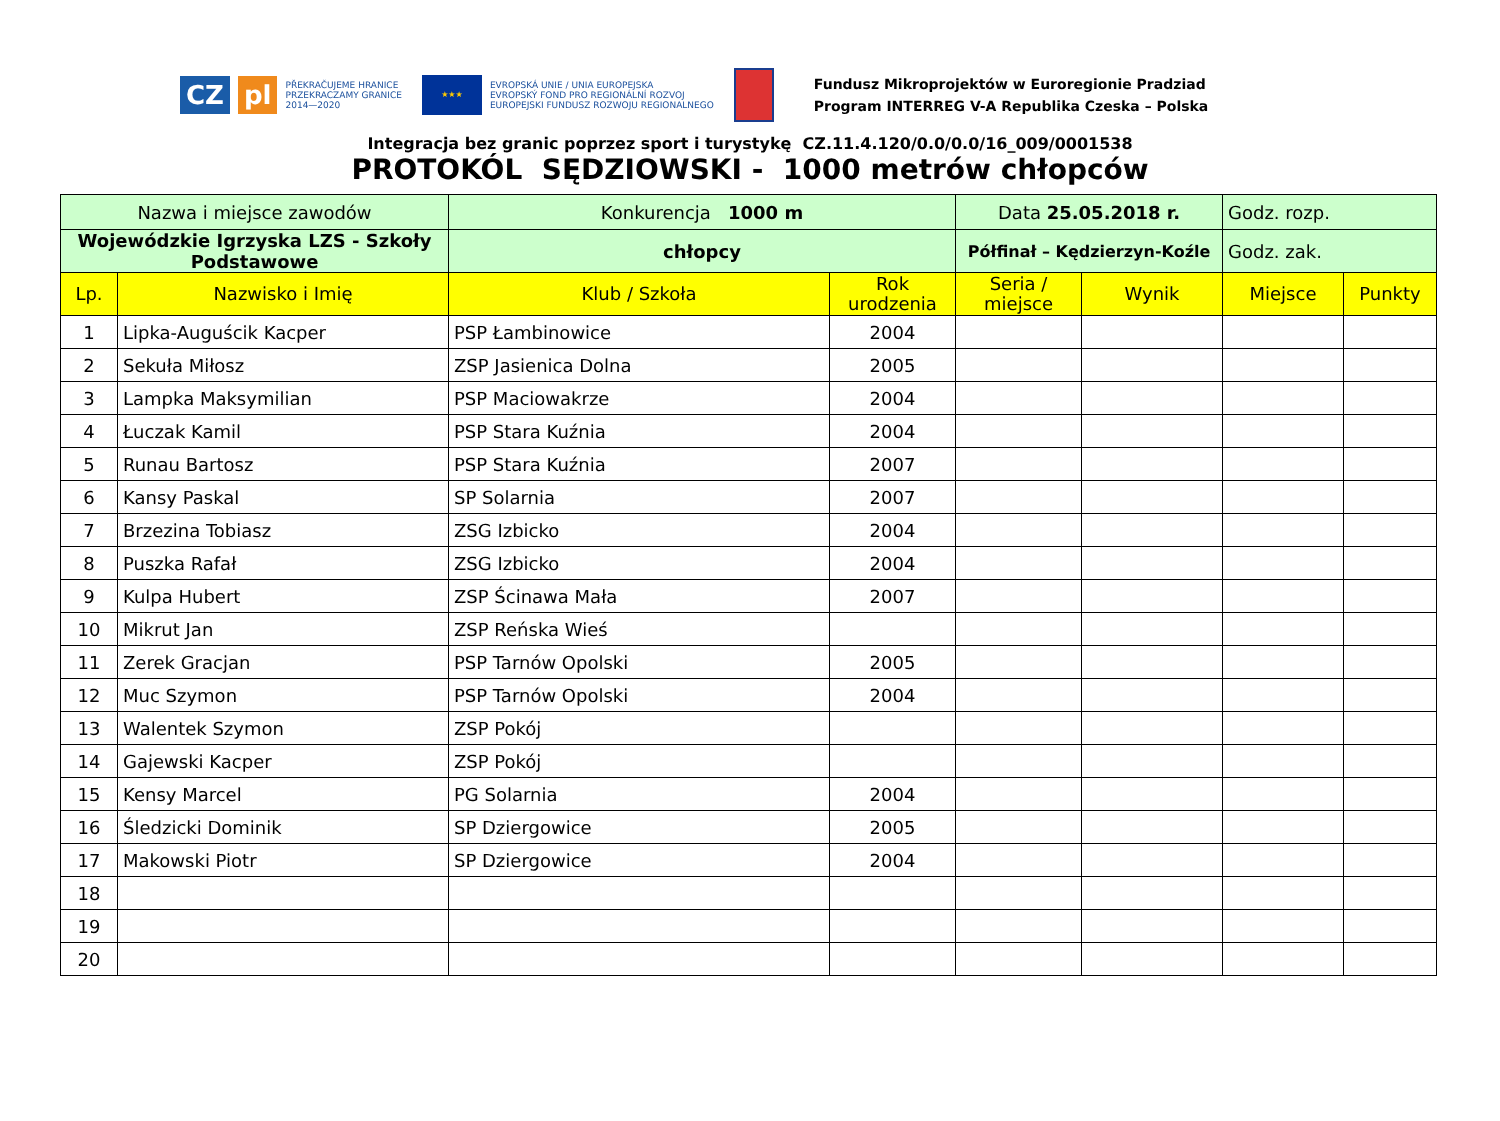CZ pl
PŘEKRAČUJEME HRANICE
PRZEKRACZAMY GRANICE
2014—2020
★★★
EVROPSKÁ UNIE / UNIA EUROPEJSKA
EVROPSKÝ FOND PRO REGIONÁLNÍ ROZVOJ
EUROPEJSKI FUNDUSZ ROZWOJU REGIONALNEGO
Fundusz Mikroprojektów w Euroregionie Pradziad
Program INTERREG V-A Republika Czeska – Polska
Integracja bez granic poprzez sport i turystykę CZ.11.4.120/0.0/0.0/16_009/0001538
PROTOKÓL SĘDZIOWSKI - 1000 metrów chłopców
| Nazwa i miejsce zawodów | | Konkurencja 1000 m | | Data 25.05.2018 r. | | Godz. rozp. | |
| Wojewódzkie Igrzyska LZS - Szkoły Podstawowe | | chłopcy | | Półfinał – Kędzierzyn-Koźle | | Godz. zak. | |
| Lp. | Nazwisko i Imię | Klub / Szkoła | Rok urodzenia | Seria / miejsce | Wynik | Miejsce | Punkty |
| 1 | Lipka-Auguścik Kacper | PSP Łambinowice | 2004 | | | | |
| 2 | Sekuła Miłosz | ZSP Jasienica Dolna | 2005 | | | | |
| 3 | Lampka Maksymilian | PSP Maciowakrze | 2004 | | | | |
| 4 | Łuczak Kamil | PSP Stara Kuźnia | 2004 | | | | |
| 5 | Runau Bartosz | PSP Stara Kuźnia | 2007 | | | | |
| 6 | Kansy Paskal | SP Solarnia | 2007 | | | | |
| 7 | Brzezina Tobiasz | ZSG Izbicko | 2004 | | | | |
| 8 | Puszka Rafał | ZSG Izbicko | 2004 | | | | |
| 9 | Kulpa Hubert | ZSP Ścinawa Mała | 2007 | | | | |
| 10 | Mikrut Jan | ZSP Reńska Wieś | | | | | |
| 11 | Zerek Gracjan | PSP Tarnów Opolski | 2005 | | | | |
| 12 | Muc Szymon | PSP Tarnów Opolski | 2004 | | | | |
| 13 | Walentek Szymon | ZSP Pokój | | | | | |
| 14 | Gajewski Kacper | ZSP Pokój | | | | | |
| 15 | Kensy Marcel | PG Solarnia | 2004 | | | | |
| 16 | Śledzicki Dominik | SP Dziergowice | 2005 | | | | |
| 17 | Makowski Piotr | SP Dziergowice | 2004 | | | | |
| 18 | | | | | | | |
| 19 | | | | | | | |
| 20 | | | | | | | |